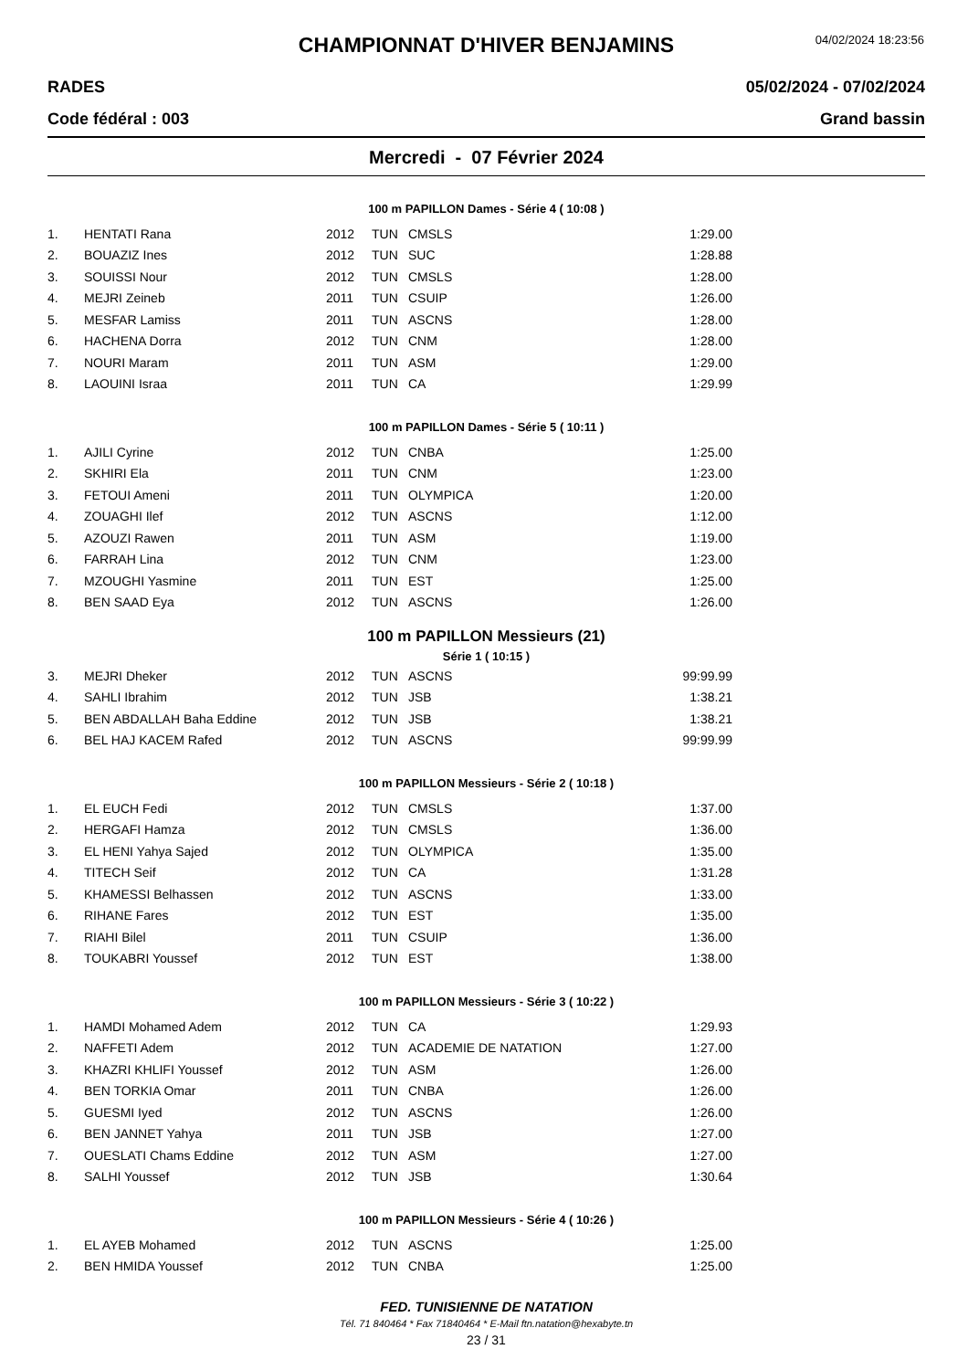CHAMPIONNAT D'HIVER BENJAMINS
04/02/2024 18:23:56
RADES 05/02/2024 - 07/02/2024
Code fédéral : 003 Grand bassin
Mercredi - 07 Février 2024
100 m PAPILLON Dames - Série 4 ( 10:08 )
| 1. | HENTATI Rana | 2012 | TUN | CMSLS | 1:29.00 |
| 2. | BOUAZIZ Ines | 2012 | TUN | SUC | 1:28.88 |
| 3. | SOUISSI Nour | 2012 | TUN | CMSLS | 1:28.00 |
| 4. | MEJRI Zeineb | 2011 | TUN | CSUIP | 1:26.00 |
| 5. | MESFAR Lamiss | 2011 | TUN | ASCNS | 1:28.00 |
| 6. | HACHENA Dorra | 2012 | TUN | CNM | 1:28.00 |
| 7. | NOURI Maram | 2011 | TUN | ASM | 1:29.00 |
| 8. | LAOUINI Israa | 2011 | TUN | CA | 1:29.99 |
100 m PAPILLON Dames - Série 5 ( 10:11 )
| 1. | AJILI Cyrine | 2012 | TUN | CNBA | 1:25.00 |
| 2. | SKHIRI Ela | 2011 | TUN | CNM | 1:23.00 |
| 3. | FETOUI Ameni | 2011 | TUN | OLYMPICA | 1:20.00 |
| 4. | ZOUAGHI Ilef | 2012 | TUN | ASCNS | 1:12.00 |
| 5. | AZOUZI Rawen | 2011 | TUN | ASM | 1:19.00 |
| 6. | FARRAH Lina | 2012 | TUN | CNM | 1:23.00 |
| 7. | MZOUGHI Yasmine | 2011 | TUN | EST | 1:25.00 |
| 8. | BEN SAAD Eya | 2012 | TUN | ASCNS | 1:26.00 |
100 m PAPILLON Messieurs (21)
Série 1 ( 10:15 )
| 3. | MEJRI Dheker | 2012 | TUN | ASCNS | 99:99.99 |
| 4. | SAHLI Ibrahim | 2012 | TUN | JSB | 1:38.21 |
| 5. | BEN ABDALLAH Baha Eddine | 2012 | TUN | JSB | 1:38.21 |
| 6. | BEL HAJ KACEM Rafed | 2012 | TUN | ASCNS | 99:99.99 |
100 m PAPILLON Messieurs - Série 2 ( 10:18 )
| 1. | EL EUCH Fedi | 2012 | TUN | CMSLS | 1:37.00 |
| 2. | HERGAFI Hamza | 2012 | TUN | CMSLS | 1:36.00 |
| 3. | EL HENI Yahya Sajed | 2012 | TUN | OLYMPICA | 1:35.00 |
| 4. | TITECH Seif | 2012 | TUN | CA | 1:31.28 |
| 5. | KHAMESSI Belhassen | 2012 | TUN | ASCNS | 1:33.00 |
| 6. | RIHANE Fares | 2012 | TUN | EST | 1:35.00 |
| 7. | RIAHI Bilel | 2011 | TUN | CSUIP | 1:36.00 |
| 8. | TOUKABRI Youssef | 2012 | TUN | EST | 1:38.00 |
100 m PAPILLON Messieurs - Série 3 ( 10:22 )
| 1. | HAMDI Mohamed Adem | 2012 | TUN | CA | 1:29.93 |
| 2. | NAFFETI Adem | 2012 | TUN | ACADEMIE DE NATATION | 1:27.00 |
| 3. | KHAZRI KHLIFI Youssef | 2012 | TUN | ASM | 1:26.00 |
| 4. | BEN TORKIA Omar | 2011 | TUN | CNBA | 1:26.00 |
| 5. | GUESMI Iyed | 2012 | TUN | ASCNS | 1:26.00 |
| 6. | BEN JANNET Yahya | 2011 | TUN | JSB | 1:27.00 |
| 7. | OUESLATI Chams Eddine | 2012 | TUN | ASM | 1:27.00 |
| 8. | SALHI Youssef | 2012 | TUN | JSB | 1:30.64 |
100 m PAPILLON Messieurs - Série 4 ( 10:26 )
| 1. | EL AYEB Mohamed | 2012 | TUN | ASCNS | 1:25.00 |
| 2. | BEN HMIDA Youssef | 2012 | TUN | CNBA | 1:25.00 |
FED. TUNISIENNE DE NATATION
Tél. 71 840464 * Fax 71840464 * E-Mail ftn.natation@hexabyte.tn
23 / 31